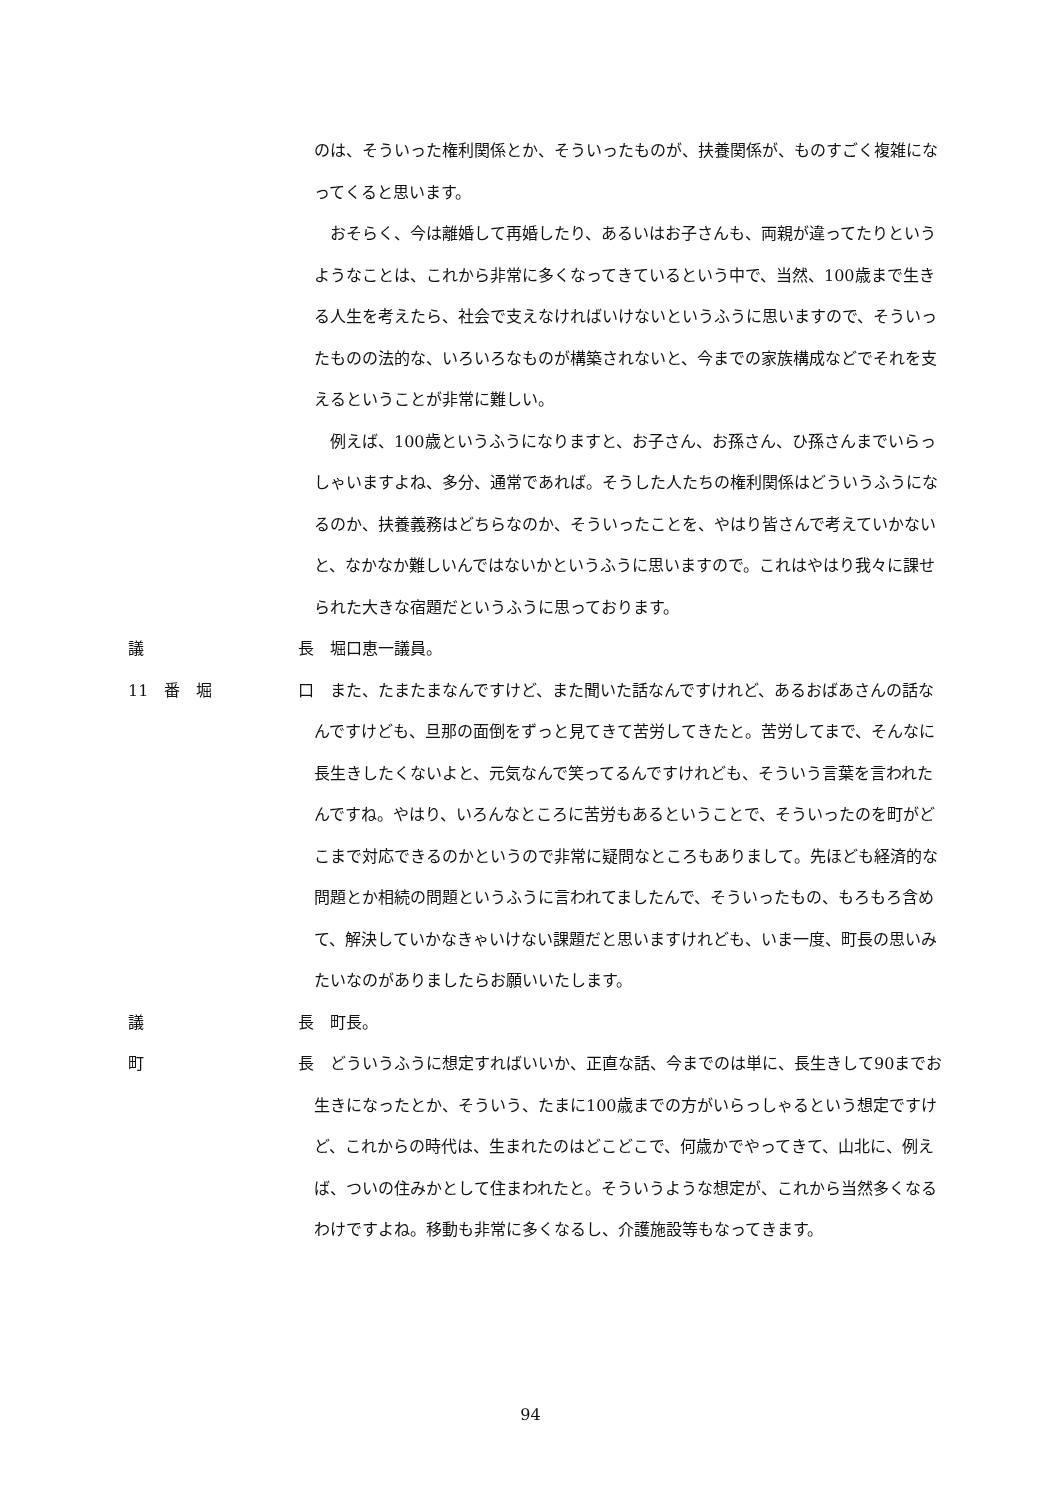x
のは、そういった権利関係とか、そういったものが、扶養関係が、ものすごく複雑になってくると思います。
　おそらく、今は離婚して再婚したり、あるいはお子さんも、両親が違ってたりというようなことは、これから非常に多くなってきているという中で、当然、100歳まで生きる人生を考えたら、社会で支えなければいけないというふうに思いますので、そういったものの法的な、いろいろなものが構築されないと、今までの家族構成などでそれを支えるということが非常に難しい。
　例えば、100歳というふうになりますと、お子さん、お孫さん、ひ孫さんまでいらっしゃいますよね、多分、通常であれば。そうした人たちの権利関係はどういうふうになるのか、扶養義務はどちらなのか、そういったことを、やはり皆さんで考えていかないと、なかなか難しいんではないかというふうに思いますので。これはやはり我々に課せられた大きな宿題だというふうに思っております。
議 長
　堀口恵一議員。
11　番　堀 口
　また、たまたまなんですけど、また聞いた話なんですけれど、あるおばあさんの話なんですけども、旦那の面倒をずっと見てきて苦労してきたと。苦労してまで、そんなに長生きしたくないよと、元気なんで笑ってるんですけれども、そういう言葉を言われたんですね。やはり、いろんなところに苦労もあるということで、そういったのを町がどこまで対応できるのかというので非常に疑問なところもありまして。先ほども経済的な問題とか相続の問題というふうに言われてましたんで、そういったもの、もろもろ含めて、解決していかなきゃいけない課題だと思いますけれども、いま一度、町長の思いみたいなのがありましたらお願いいたします。
議 長
　町長。
町 長
　どういうふうに想定すればいいか、正直な話、今までのは単に、長生きして90までお生きになったとか、そういう、たまに100歳までの方がいらっしゃるという想定ですけど、これからの時代は、生まれたのはどこどこで、何歳かでやってきて、山北に、例えば、ついの住みかとして住まわれたと。そういうような想定が、これから当然多くなるわけですよね。移動も非常に多くなるし、介護施設等もなってきます。
94